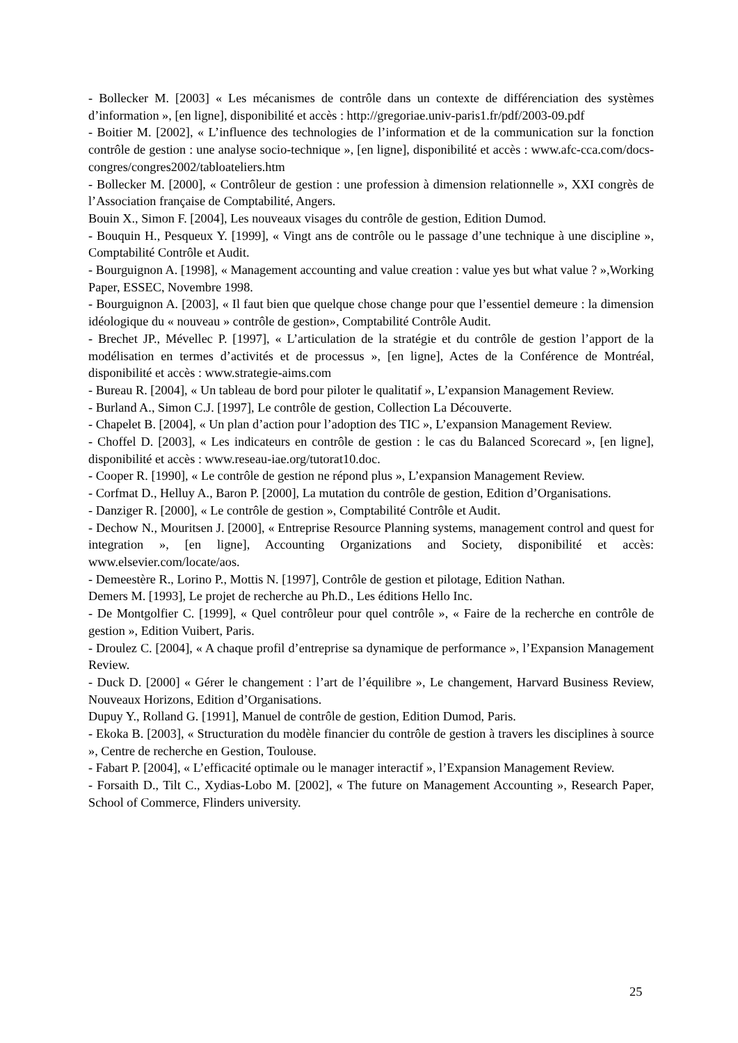- Bollecker M. [2003] « Les mécanismes de contrôle dans un contexte de différenciation des systèmes d’information », [en ligne], disponibilité et accès : http://gregoriae.univ-paris1.fr/pdf/2003-09.pdf
- Boitier M. [2002], « L’influence des technologies de l’information et de la communication sur la fonction contrôle de gestion : une analyse socio-technique », [en ligne], disponibilité et accès : www.afc-cca.com/docs-congres/congres2002/tabloateliers.htm
- Bollecker M. [2000], « Contrôleur de gestion : une profession à dimension relationnelle », XXI congrès de l’Association française de Comptabilité, Angers.
Bouin X., Simon F. [2004], Les nouveaux visages du contrôle de gestion, Edition Dumod.
- Bouquin H., Pesqueux Y. [1999], « Vingt ans de contrôle ou le passage d’une technique à une discipline », Comptabilité Contrôle et Audit.
- Bourguignon A. [1998], « Management accounting and value creation : value yes but what value ? »,Working Paper, ESSEC, Novembre 1998.
- Bourguignon A. [2003], « Il faut bien que quelque chose change pour que l’essentiel demeure : la dimension idéologique du « nouveau » contrôle de gestion», Comptabilité Contrôle Audit.
- Brechet JP., Mévellec P. [1997], « L’articulation de la stratégie et du contrôle de gestion l’apport de la modélisation en termes d’activités et de processus », [en ligne], Actes de la Conférence de Montréal, disponibilité et accès : www.strategie-aims.com
- Bureau R. [2004], « Un tableau de bord pour piloter le qualitatif », L’expansion Management Review.
- Burland A., Simon C.J. [1997], Le contrôle de gestion, Collection La Découverte.
- Chapelet B. [2004], « Un plan d’action pour l’adoption des TIC », L’expansion Management Review.
- Choffel D. [2003], « Les indicateurs en contrôle de gestion : le cas du Balanced Scorecard », [en ligne], disponibilité et accès : www.reseau-iae.org/tutorat10.doc.
- Cooper R. [1990], « Le contrôle de gestion ne répond plus », L’expansion Management Review.
- Corfmat D., Helluy A., Baron P. [2000], La mutation du contrôle de gestion, Edition d’Organisations.
- Danziger R. [2000], « Le contrôle de gestion », Comptabilité Contrôle et Audit.
- Dechow N., Mouritsen J. [2000], « Entreprise Resource Planning systems, management control and quest for integration », [en ligne], Accounting Organizations and Society, disponibilité et accès: www.elsevier.com/locate/aos.
- Demeestère R., Lorino P., Mottis N. [1997], Contrôle de gestion et pilotage, Edition Nathan.
Demers M. [1993], Le projet de recherche au Ph.D., Les éditions Hello Inc.
- De Montgolfier C. [1999], « Quel contrôleur pour quel contrôle », « Faire de la recherche en contrôle de gestion », Edition Vuibert, Paris.
- Droulez C. [2004], « A chaque profil d’entreprise sa dynamique de performance », l’Expansion Management Review.
- Duck D. [2000] « Gérer le changement : l’art de l’équilibre », Le changement, Harvard Business Review, Nouveaux Horizons, Edition d’Organisations.
Dupuy Y., Rolland G. [1991], Manuel de contrôle de gestion, Edition Dumod, Paris.
- Ekoka B. [2003], « Structuration du modèle financier du contrôle de gestion à travers les disciplines à source », Centre de recherche en Gestion, Toulouse.
- Fabart P. [2004], « L’efficacité optimale ou le manager interactif », l’Expansion Management Review.
- Forsaith D., Tilt C., Xydias-Lobo M. [2002], « The future on Management Accounting », Research Paper, School of Commerce, Flinders university.
25